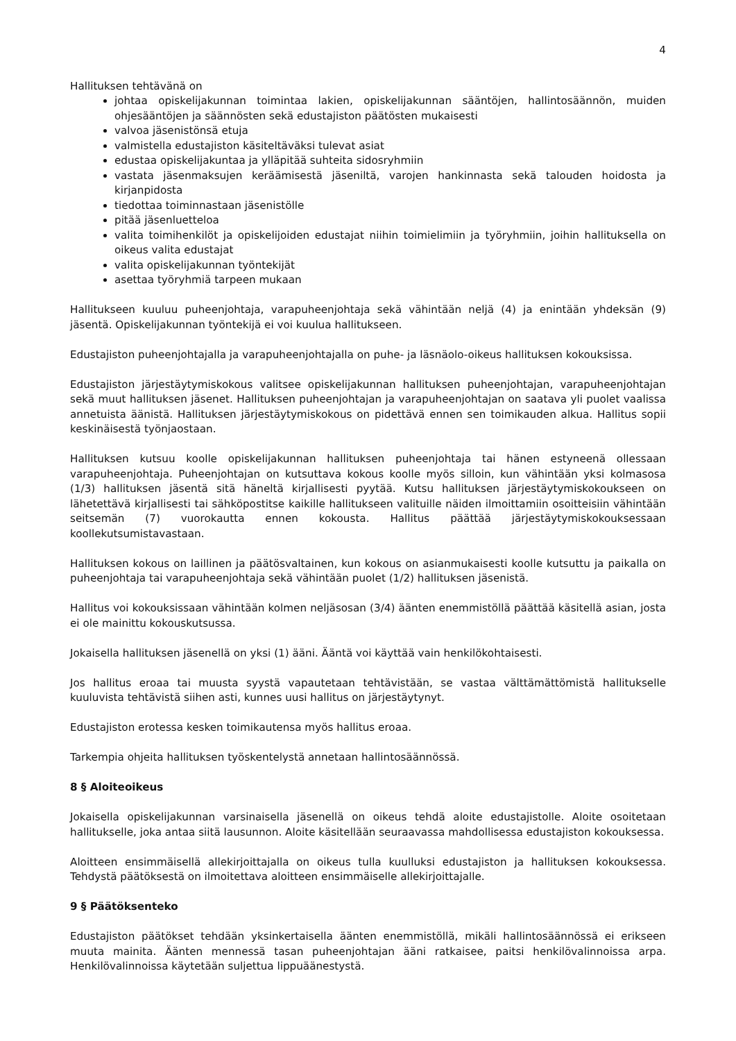4
Hallituksen tehtävänä on
johtaa opiskelijakunnan toimintaa lakien, opiskelijakunnan sääntöjen, hallintosäännön, muiden ohjesääntöjen ja säännösten sekä edustajiston päätösten mukaisesti
valvoa jäsenistönsä etuja
valmistella edustajiston käsiteltäväksi tulevat asiat
edustaa opiskelijakuntaa ja ylläpitää suhteita sidosryhmiin
vastata jäsenmaksujen keräämisestä jäseniltä, varojen hankinnasta sekä talouden hoidosta ja kirjanpidosta
tiedottaa toiminnastaan jäsenistölle
pitää jäsenluetteloa
valita toimihenkilöt ja opiskelijoiden edustajat niihin toimielimiin ja työryhmiin, joihin hallituksella on oikeus valita edustajat
valita opiskelijakunnan työntekijät
asettaa työryhmiä tarpeen mukaan
Hallitukseen kuuluu puheenjohtaja, varapuheenjohtaja sekä vähintään neljä (4) ja enintään yhdeksän (9) jäsentä. Opiskelijakunnan työntekijä ei voi kuulua hallitukseen.
Edustajiston puheenjohtajalla ja varapuheenjohtajalla on puhe- ja läsnäolo-oikeus hallituksen kokouksissa.
Edustajiston järjestäytymiskokous valitsee opiskelijakunnan hallituksen puheenjohtajan, varapuheenjohtajan sekä muut hallituksen jäsenet. Hallituksen puheenjohtajan ja varapuheenjohtajan on saatava yli puolet vaalissa annetuista äänistä. Hallituksen järjestäytymiskokous on pidettävä ennen sen toimikauden alkua. Hallitus sopii keskinäisestä työnjaostaan.
Hallituksen kutsuu koolle opiskelijakunnan hallituksen puheenjohtaja tai hänen estyneenä ollessaan varapuheenjohtaja. Puheenjohtajan on kutsuttava kokous koolle myös silloin, kun vähintään yksi kolmasosa (1/3) hallituksen jäsentä sitä häneltä kirjallisesti pyytää. Kutsu hallituksen järjestäytymiskokoukseen on lähetettävä kirjallisesti tai sähköpostitse kaikille hallitukseen valituille näiden ilmoittamiin osoitteisiin vähintään seitsemän (7) vuorokautta ennen kokousta. Hallitus päättää järjestäytymiskokouksessaan koollekutsumistavastaan.
Hallituksen kokous on laillinen ja päätösvaltainen, kun kokous on asianmukaisesti koolle kutsuttu ja paikalla on puheenjohtaja tai varapuheenjohtaja sekä vähintään puolet (1/2) hallituksen jäsenistä.
Hallitus voi kokouksissaan vähintään kolmen neljäsosan (3/4) äänten enemmistöllä päättää käsitellä asian, josta ei ole mainittu kokouskutsussa.
Jokaisella hallituksen jäsenellä on yksi (1) ääni. Ääntä voi käyttää vain henkilökohtaisesti.
Jos hallitus eroaa tai muusta syystä vapautetaan tehtävistään, se vastaa välttämättömistä hallitukselle kuuluvista tehtävistä siihen asti, kunnes uusi hallitus on järjestäytynyt.
Edustajiston erotessa kesken toimikautensa myös hallitus eroaa.
Tarkempia ohjeita hallituksen työskentelystä annetaan hallintosäännössä.
8 § Aloiteoikeus
Jokaisella opiskelijakunnan varsinaisella jäsenellä on oikeus tehdä aloite edustajistolle. Aloite osoitetaan hallitukselle, joka antaa siitä lausunnon. Aloite käsitellään seuraavassa mahdollisessa edustajiston kokouksessa.
Aloitteen ensimmäisellä allekirjoittajalla on oikeus tulla kuulluksi edustajiston ja hallituksen kokouksessa. Tehdystä päätöksestä on ilmoitettava aloitteen ensimmäiselle allekirjoittajalle.
9 § Päätöksenteko
Edustajiston päätökset tehdään yksinkertaisella äänten enemmistöllä, mikäli hallintosäännössä ei erikseen muuta mainita. Äänten mennessä tasan puheenjohtajan ääni ratkaisee, paitsi henkilövalinnoissa arpa. Henkilövalinnoissa käytetään suljettua lippuäänestystä.